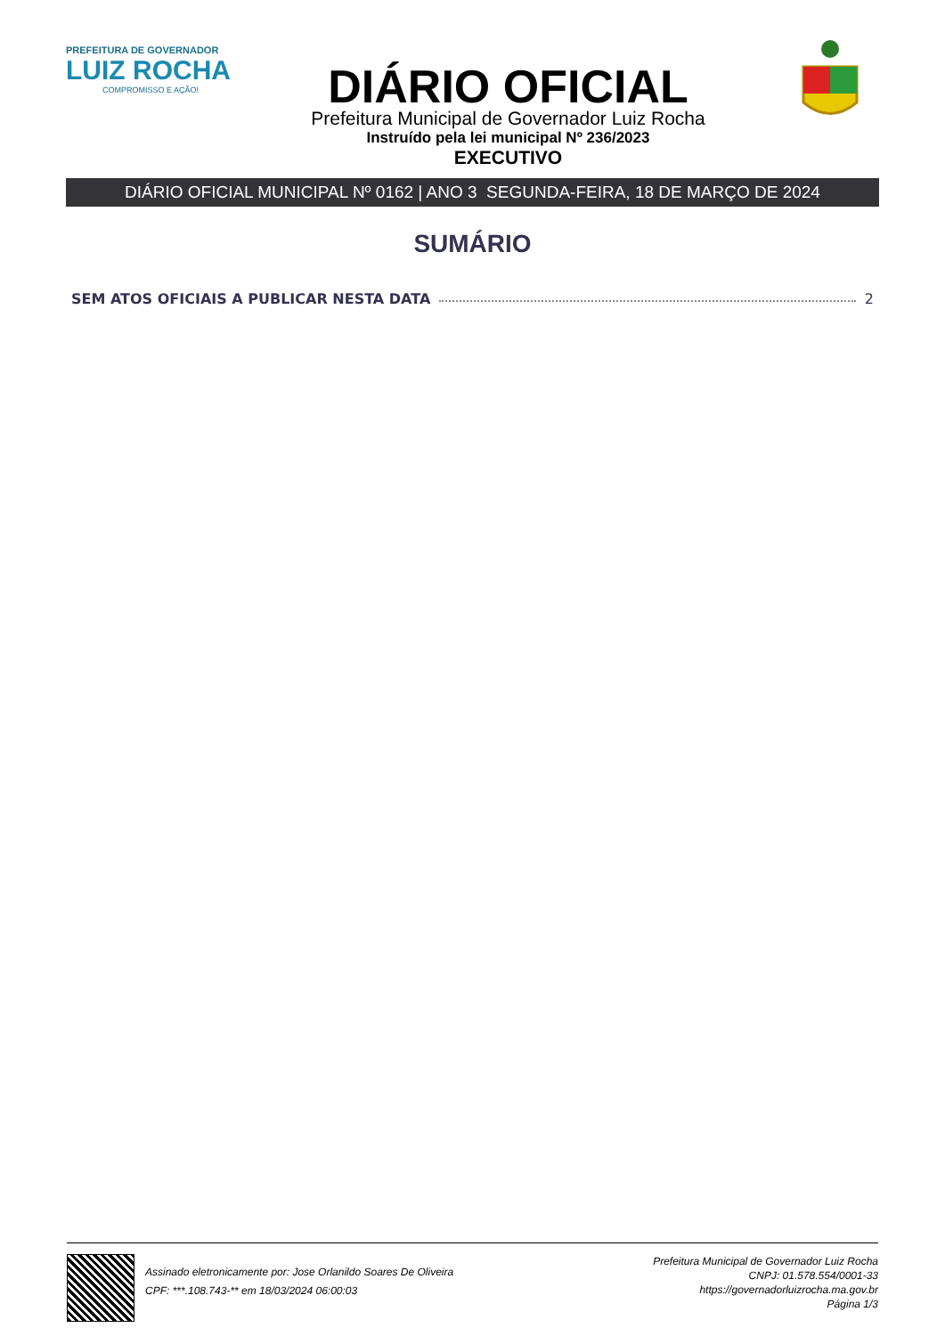PREFEITURA DE GOVERNADOR
LUIZ ROCHA
COMPROMISSO E AÇÃO!
DIÁRIO OFICIAL
Prefeitura Municipal de Governador Luiz Rocha
Instruído pela lei municipal Nº 236/2023
EXECUTIVO
DIÁRIO OFICIAL MUNICIPAL Nº 0162 | ANO 3 SEGUNDA-FEIRA, 18 DE MARÇO DE 2024
SUMÁRIO
SEM ATOS OFICIAIS A PUBLICAR NESTA DATA 2
Assinado eletronicamente por: Jose Orlanildo Soares De Oliveira
CPF: ***.108.743-** em 18/03/2024 06:00:03
Prefeitura Municipal de Governador Luiz Rocha
CNPJ: 01.578.554/0001-33
https://governadorluizrocha.ma.gov.br
Página 1/3